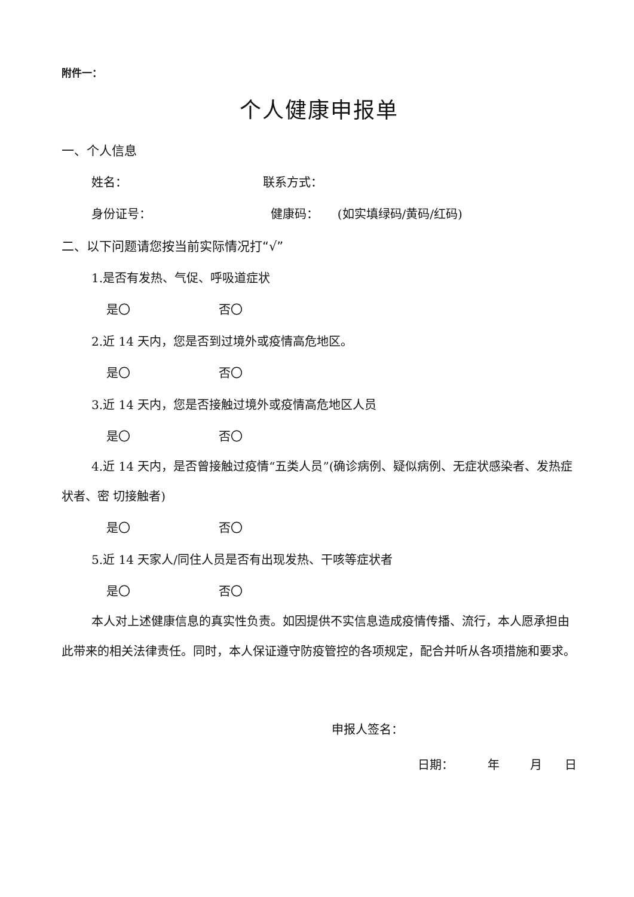附件一：
个人健康申报单
一、个人信息
姓名： 联系方式：
身份证号： 健康码： (如实填绿码/黄码/红码)
二、以下问题请您按当前实际情况打“√”
1.是否有发热、气促、呼吸道症状
是〇 否〇
2.近 14 天内，您是否到过境外或疫情高危地区。
是〇 否〇
3.近 14 天内，您是否接触过境外或疫情高危地区人员
是〇 否〇
4.近 14 天内，是否曾接触过疫情“五类人员”(确诊病例、疑似病例、无症状感染者、发热症状者、密 切接触者)
是〇 否〇
5.近 14 天家人/同住人员是否有出现发热、干咳等症状者
是〇 否〇
本人对上述健康信息的真实性负责。如因提供不实信息造成疫情传播、流行，本人愿承担由此带来的相关法律责任。同时，本人保证遵守防疫管控的各项规定，配合并听从各项措施和要求。
申报人签名：
日期： 年 月 日